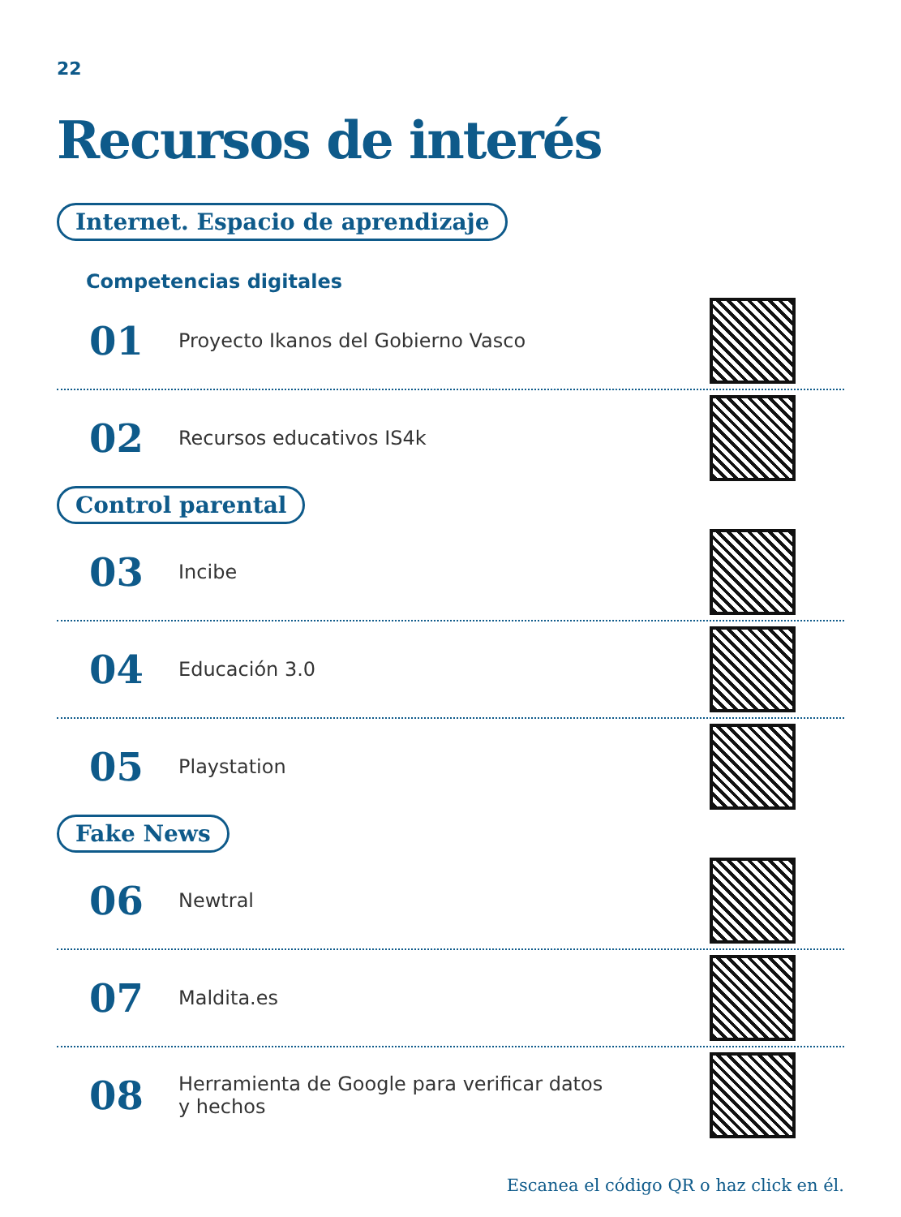22
Recursos de interés
Internet. Espacio de aprendizaje
Competencias digitales
01
Proyecto Ikanos del Gobierno Vasco
02
Recursos educativos IS4k
Control parental
03
Incibe
04
Educación 3.0
05
Playstation
Fake News
06
Newtral
07
Maldita.es
08
Herramienta de Google para verificar datos
y hechos
Escanea el código QR o haz click en él.